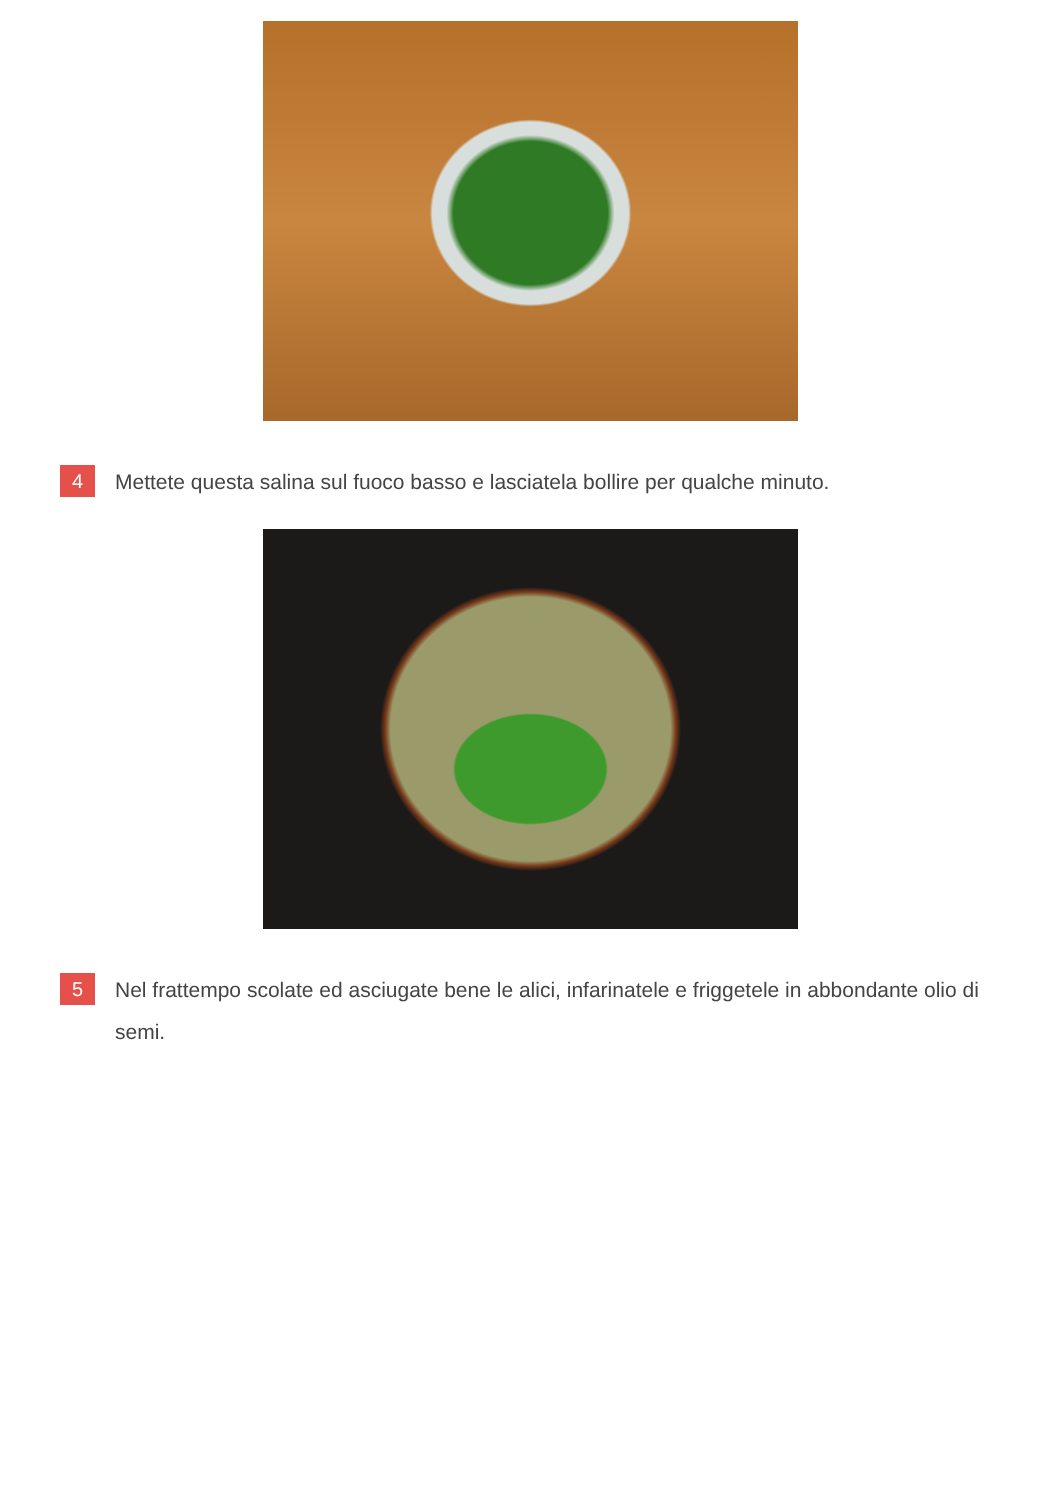4
Mettete questa salina sul fuoco basso e lasciatela bollire per qualche minuto.
5
Nel frattempo scolate ed asciugate bene le alici, infarinatele e friggetele in abbondante olio di semi.